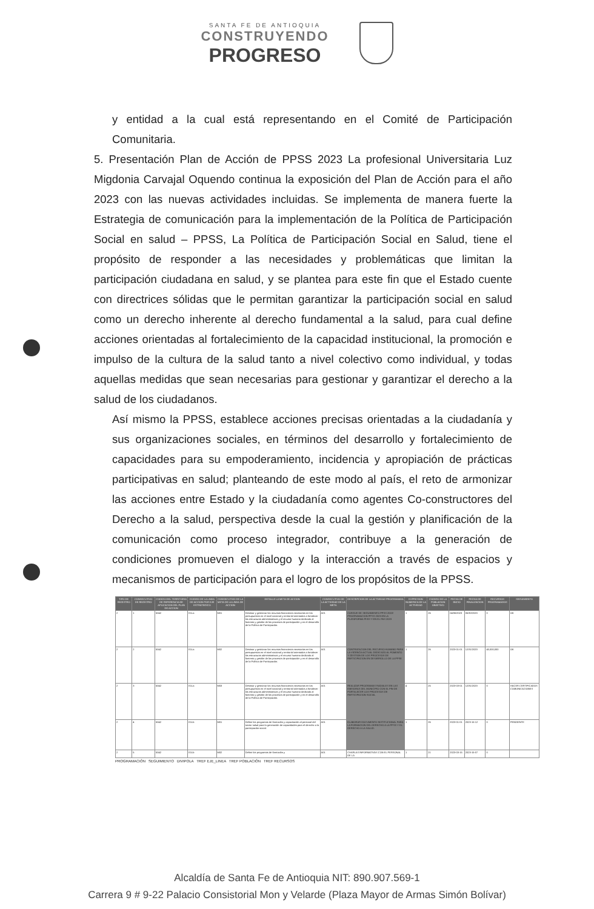SANTA FE DE ANTIOQUIA
CONSTRUYENDO
PROGRESO
y entidad a la cual está representando en el Comité de Participación Comunitaria.
5. Presentación Plan de Acción de PPSS 2023 La profesional Universitaria Luz Migdonia Carvajal Oquendo continua la exposición del Plan de Acción para el año 2023 con las nuevas actividades incluidas. Se implementa de manera fuerte la Estrategia de comunicación para la implementación de la Política de Participación Social en salud – PPSS, La Política de Participación Social en Salud, tiene el propósito de responder a las necesidades y problemáticas que limitan la participación ciudadana en salud, y se plantea para este fin que el Estado cuente con directrices sólidas que le permitan garantizar la participación social en salud como un derecho inherente al derecho fundamental a la salud, para cual define acciones orientadas al fortalecimiento de la capacidad institucional, la promoción e impulso de la cultura de la salud tanto a nivel colectivo como individual, y todas aquellas medidas que sean necesarias para gestionar y garantizar el derecho a la salud de los ciudadanos.
Así mismo la PPSS, establece acciones precisas orientadas a la ciudadanía y sus organizaciones sociales, en términos del desarrollo y fortalecimiento de capacidades para su empoderamiento, incidencia y apropiación de prácticas participativas en salud; planteando de este modo al país, el reto de armonizar las acciones entre Estado y la ciudadanía como agentes Co-constructores del Derecho a la salud, perspectiva desde la cual la gestión y planificación de la comunicación como proceso integrador, contribuye a la generación de condiciones promueven el dialogo y la interacción a través de espacios y mecanismos de participación para el logro de los propósitos de la PPSS.
| TIPO DE REGISTRO | CONSECUTIVO DE REGISTRO | CODIGO DEL TERRITORIO DE REFERENCIA DE APLICACION DEL PLAN DE ACCION | CODIGO DE LA LINEA DE ACCION POR EJE ESTRATEGICO | CONSECUTIVO DE LA META DE LA LINEA DE ACCION | DETALLE LA META DE ACCION | CONSECUTIVO DE LA ACTIVIDAD DE LA META | DESCRIPCION DE LA ACTIVIDAD PROGRAMADA | EXPRESION NUMERICA DE LA ACTIVIDAD | CODIGO DE LA POBLACION OBJETIVO | FECHA DE INICIO | FECHA DE FINALIZACION | RECURSOS PROGRAMADOS | SEGUIMIENTO |
| --- | --- | --- | --- | --- | --- | --- | --- | --- | --- | --- | --- | --- | --- |
| 2 | 1 | 5042 | E1La | M01 | Destinar y gestionar los recursos financieros necesarios en los presupuestos en el nivel nacional y territorial orientados a fortalecer las estructuras administrativas y el recurso humano dedicado al fomento y gestión de los procesos de participación y en el desarrollo de la Política de Participación. | A01 | CARGUE DE SEGUIMIENTO PPSS 2022/ PROGRAMACION PPSS 2023 EN LA PLATAFORMA PISIS Y EN EL PAS 2023 | 1 | 26 | 04/30/2023 | 05/30/2023 | 0 | OK |
| 2 | 2 | 5042 | E1La | M02 | Destinar y gestionar los recursos financieros necesarios en los presupuestos en el nivel nacional y territorial orientados a fortalecer las estructuras administrativas y el recurso humano dedicado al fomento y gestión de los procesos de participación y en el desarrollo de la Política de Participación. | A01 | CONTRATACION DEL RECURSO HUMANO PARA LA VIGENCIA ACTUAL DEDICADO AL FOMENTO Y GESTION DE LOS PROCESOS DE PARTICIPACION EN DESARROLLO DE LA PPSE | 1 | 26 | 2023-01-01 | 12/31/2023 | 43,000,000 | OK |
| 2 | 3 | 5042 | E1La | M03 | Destinar y gestionar los recursos financieros necesarios en los presupuestos en el nivel nacional y territorial orientados a fortalecer las estructuras administrativas y el recurso humano dedicado al fomento y gestión de los procesos de participación y en el desarrollo de la Política de Participación. | A01 | REALIZAR PROGRAMAS RADIALES EN LAS EMISORAS DEL MUNICIPIO CON EL FIN DE FORTALECER LOS PROCESOS DE PARTICIPACION SOCIAL | 4 | 25 | 2023-03-01 | 12/31/2023 | 0 | HACER CERTIFICADOS COMUNICACIONES |
| 2 | 4 | 5042 | E1Lb | M01 | Definir los programas de formación y capacitación al personal del sector salud para la generación de capacidades para el derecho a la participación social. | A01 | ELABORAR DOCUMENTO INSTITUCIONAL PARA LA FORMACION DEL DERECHO A LA PPSS Y EL DERECHO A LA SALUD. | 1 | 26 | 2023-01-01 | 2023-15-12 | 0 | PENDIENTE |
| 2 | 5 | 5042 | E1Lb | M02 | Definir los programas de formación y | A01 | CHARLAS INFORMATIVAS CON EL PERSONAL DE LA | 1 | 21 | 2023-03-15 | 2023-15-07 | 0 | |
PROGRAMACIÓN SEGUIMIENTO DIVIPOLA TREF EJE_LINEA TREF POBLACIÓN TREF RECURSOS
Alcaldía de Santa Fe de Antioquia NIT: 890.907.569-1
Carrera 9 # 9-22 Palacio Consistorial Mon y Velarde (Plaza Mayor de Armas Simón Bolívar)